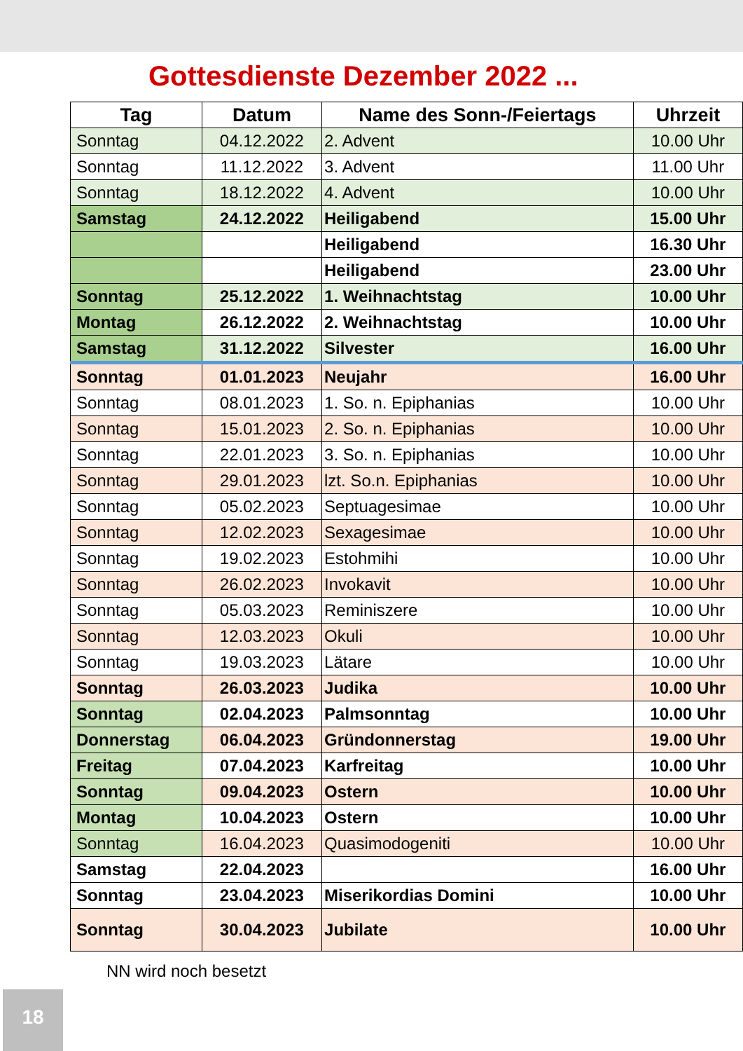Gottesdienste Dezember 2022 ...
| Tag | Datum | Name des Sonn-/Feiertags | Uhrzeit |
| --- | --- | --- | --- |
| Sonntag | 04.12.2022 | 2. Advent | 10.00 Uhr |
| Sonntag | 11.12.2022 | 3. Advent | 11.00 Uhr |
| Sonntag | 18.12.2022 | 4. Advent | 10.00 Uhr |
| Samstag | 24.12.2022 | Heiligabend | 15.00 Uhr |
| | | Heiligabend | 16.30 Uhr |
| | | Heiligabend | 23.00 Uhr |
| Sonntag | 25.12.2022 | 1. Weihnachtstag | 10.00 Uhr |
| Montag | 26.12.2022 | 2. Weihnachtstag | 10.00 Uhr |
| Samstag | 31.12.2022 | Silvester | 16.00 Uhr |
| Sonntag | 01.01.2023 | Neujahr | 16.00 Uhr |
| Sonntag | 08.01.2023 | 1. So. n. Epiphanias | 10.00 Uhr |
| Sonntag | 15.01.2023 | 2. So. n. Epiphanias | 10.00 Uhr |
| Sonntag | 22.01.2023 | 3. So. n. Epiphanias | 10.00 Uhr |
| Sonntag | 29.01.2023 | lzt. So.n. Epiphanias | 10.00 Uhr |
| Sonntag | 05.02.2023 | Septuagesimae | 10.00 Uhr |
| Sonntag | 12.02.2023 | Sexagesimae | 10.00 Uhr |
| Sonntag | 19.02.2023 | Estohmihi | 10.00 Uhr |
| Sonntag | 26.02.2023 | Invokavit | 10.00 Uhr |
| Sonntag | 05.03.2023 | Reminiszere | 10.00 Uhr |
| Sonntag | 12.03.2023 | Okuli | 10.00 Uhr |
| Sonntag | 19.03.2023 | Lätare | 10.00 Uhr |
| Sonntag | 26.03.2023 | Judika | 10.00 Uhr |
| Sonntag | 02.04.2023 | Palmsonntag | 10.00 Uhr |
| Donnerstag | 06.04.2023 | Gründonnerstag | 19.00 Uhr |
| Freitag | 07.04.2023 | Karfreitag | 10.00 Uhr |
| Sonntag | 09.04.2023 | Ostern | 10.00 Uhr |
| Montag | 10.04.2023 | Ostern | 10.00 Uhr |
| Sonntag | 16.04.2023 | Quasimodogeniti | 10.00 Uhr |
| Samstag | 22.04.2023 | | 16.00 Uhr |
| Sonntag | 23.04.2023 | Miserikordias Domini | 10.00 Uhr |
| Sonntag | 30.04.2023 | Jubilate | 10.00 Uhr |
NN wird noch besetzt
18